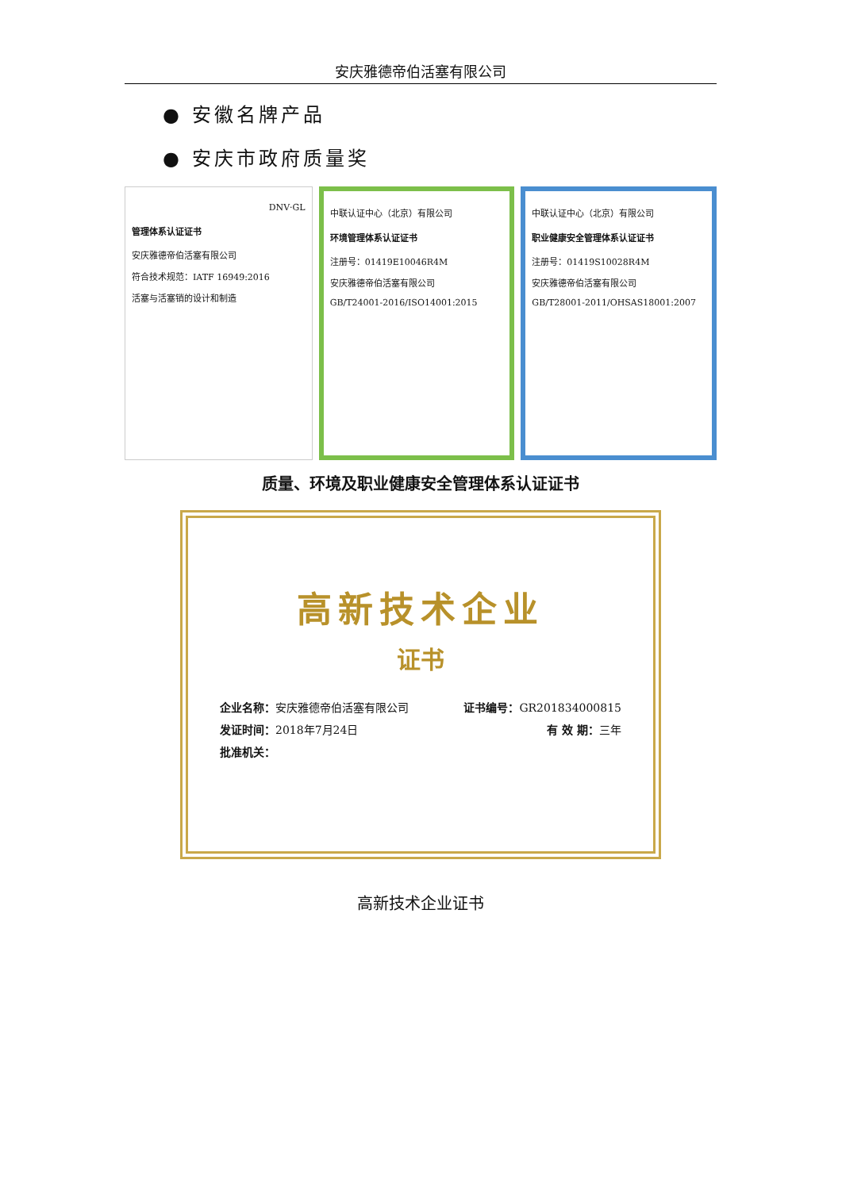安庆雅德帝伯活塞有限公司
● 安徽名牌产品
● 安庆市政府质量奖
DNV·GL
管理体系认证证书
安庆雅德帝伯活塞有限公司
符合技术规范：IATF 16949:2016
活塞与活塞销的设计和制造
中联认证中心（北京）有限公司
环境管理体系认证证书
注册号：01419E10046R4M
安庆雅德帝伯活塞有限公司
GB/T24001-2016/ISO14001:2015
中联认证中心（北京）有限公司
职业健康安全管理体系认证证书
注册号：01419S10028R4M
安庆雅德帝伯活塞有限公司
GB/T28001-2011/OHSAS18001:2007
质量、环境及职业健康安全管理体系认证证书
高新技术企业
证书
企业名称：安庆雅德帝伯活塞有限公司 证书编号：GR201834000815
发证时间：2018年7月24日 有 效 期：三年
批准机关：
高新技术企业证书